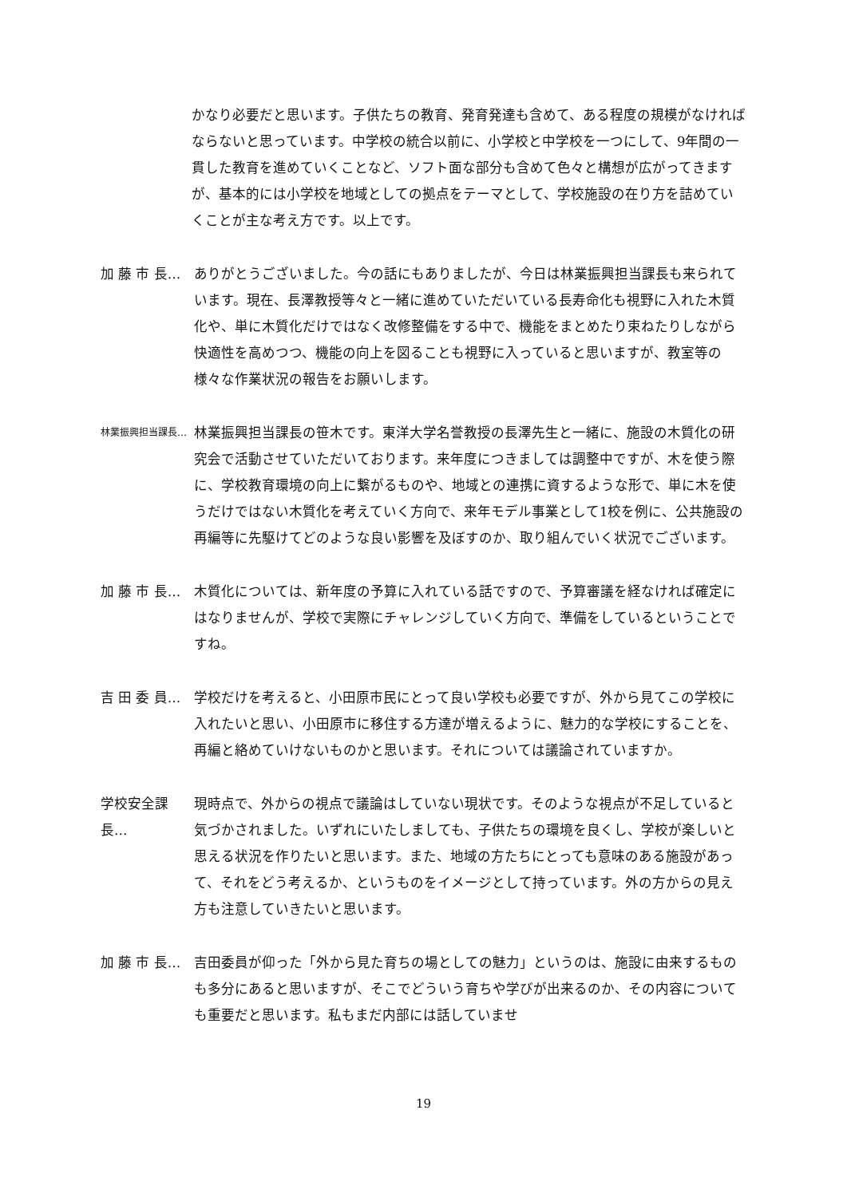かなり必要だと思います。子供たちの教育、発育発達も含めて、ある程度の規模がなければならないと思っています。中学校の統合以前に、小学校と中学校を一つにして、9年間の一貫した教育を進めていくことなど、ソフト面な部分も含めて色々と構想が広がってきますが、基本的には小学校を地域としての拠点をテーマとして、学校施設の在り方を詰めていくことが主な考え方です。以上です。
加 藤 市 長… ありがとうございました。今の話にもありましたが、今日は林業振興担当課長も来られています。現在、長澤教授等々と一緒に進めていただいている長寿命化も視野に入れた木質化や、単に木質化だけではなく改修整備をする中で、機能をまとめたり束ねたりしながら快適性を高めつつ、機能の向上を図ることも視野に入っていると思いますが、教室等の様々な作業状況の報告をお願いします。
林業振興担当課長… 林業振興担当課長の笹木です。東洋大学名誉教授の長澤先生と一緒に、施設の木質化の研究会で活動させていただいております。来年度につきましては調整中ですが、木を使う際に、学校教育環境の向上に繋がるものや、地域との連携に資するような形で、単に木を使うだけではない木質化を考えていく方向で、来年モデル事業として1校を例に、公共施設の再編等に先駆けてどのような良い影響を及ぼすのか、取り組んでいく状況でございます。
加 藤 市 長… 木質化については、新年度の予算に入れている話ですので、予算審議を経なければ確定にはなりませんが、学校で実際にチャレンジしていく方向で、準備をしているということですね。
吉 田 委 員… 学校だけを考えると、小田原市民にとって良い学校も必要ですが、外から見てこの学校に入れたいと思い、小田原市に移住する方達が増えるように、魅力的な学校にすることを、再編と絡めていけないものかと思います。それについては議論されていますか。
学校安全課長… 現時点で、外からの視点で議論はしていない現状です。そのような視点が不足していると気づかされました。いずれにいたしましても、子供たちの環境を良くし、学校が楽しいと思える状況を作りたいと思います。また、地域の方たちにとっても意味のある施設があって、それをどう考えるか、というものをイメージとして持っています。外の方からの見え方も注意していきたいと思います。
加 藤 市 長… 吉田委員が仰った「外から見た育ちの場としての魅力」というのは、施設に由来するものも多分にあると思いますが、そこでどういう育ちや学びが出来るのか、その内容についても重要だと思います。私もまだ内部には話していませ
19